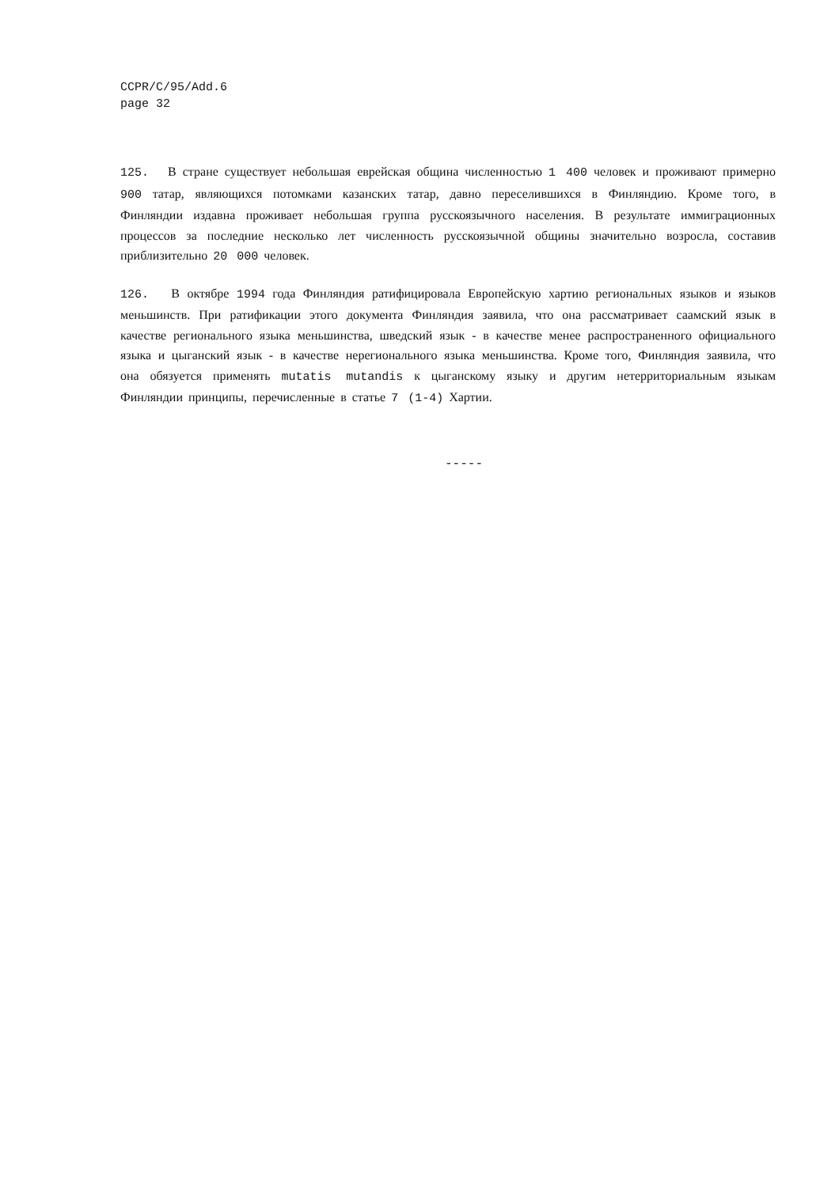CCPR/C/95/Add.6
page 32
125. В стране существует небольшая еврейская община численностью 1 400 человек и проживают примерно 900 татар, являющихся потомками казанских татар, давно переселившихся в Финляндию. Кроме того, в Финляндии издавна проживает небольшая группа русскоязычного населения. В результате иммиграционных процессов за последние несколько лет численность русскоязычной общины значительно возросла, составив приблизительно 20 000 человек.
126. В октябре 1994 года Финляндия ратифицировала Европейскую хартию региональных языков и языков меньшинств. При ратификации этого документа Финляндия заявила, что она рассматривает саамский язык в качестве регионального языка меньшинства, шведский язык - в качестве менее распространенного официального языка и цыганский язык - в качестве нерегионального языка меньшинства. Кроме того, Финляндия заявила, что она обязуется применять mutatis mutandis к цыганскому языку и другим нетерриториальным языкам Финляндии принципы, перечисленные в статье 7 (1-4) Хартии.
-----